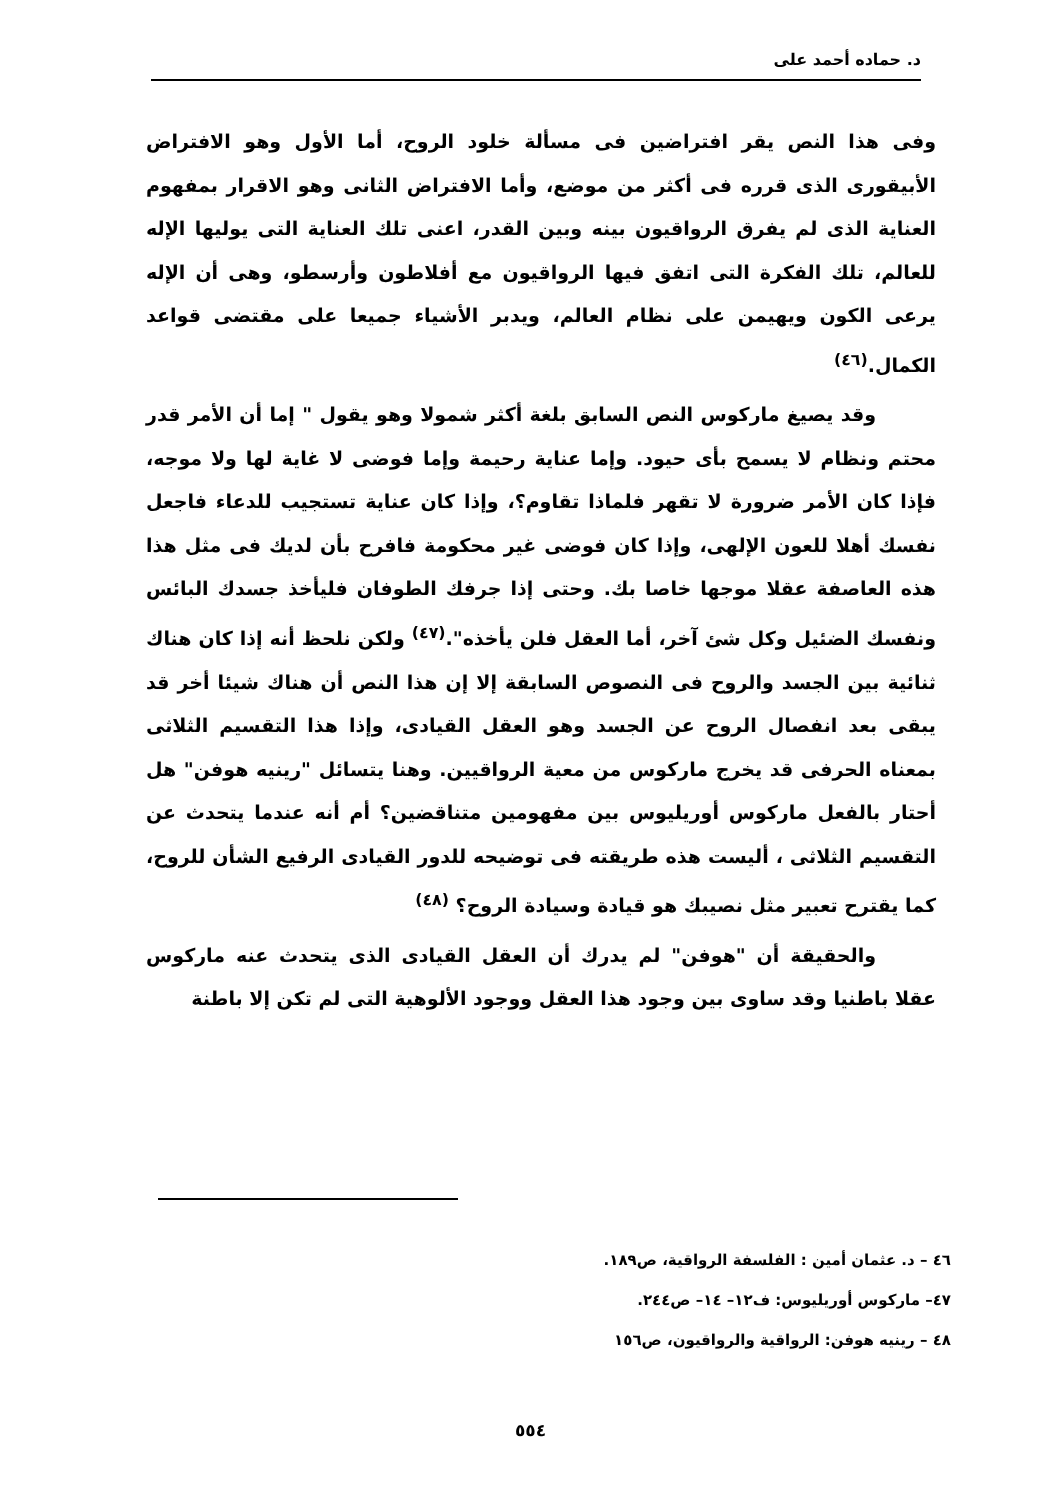د. حماده أحمد على
وفى هذا النص يقر افتراضين فى مسألة خلود الروح، أما الأول وهو الافتراض الأبيقورى الذى قرره فى أكثر من موضع، وأما الافتراض الثانى وهو الاقرار بمفهوم العناية الذى لم يفرق الرواقيون بينه وبين القدر، اعنى تلك العناية التى يوليها الإله للعالم، تلك الفكرة التى اتفق فيها الرواقيون مع أفلاطون وأرسطو، وهى أن الإله يرعى الكون ويهيمن على نظام العالم، ويدبر الأشياء جميعا على مقتضى قواعد الكمال.<sup>(٤٦)</sup>
وقد يصيغ ماركوس النص السابق بلغة أكثر شمولا وهو يقول " إما أن الأمر قدر محتم ونظام لا يسمح بأى حيود. وإما عناية رحيمة وإما فوضى لا غاية لها ولا موجه، فإذا كان الأمر ضرورة لا تقهر فلماذا تقاوم؟، وإذا كان عناية تستجيب للدعاء فاجعل نفسك أهلا للعون الإلهى، وإذا كان فوضى غير محكومة فافرح بأن لديك فى مثل هذا هذه العاصفة عقلا موجها خاصا بك. وحتى إذا جرفك الطوفان فليأخذ جسدك البائس ونفسك الضئيل وكل شئ آخر، أما العقل فلن يأخذه".<sup>(٤٧)</sup> ولكن نلحظ أنه إذا كان هناك ثنائية بين الجسد والروح فى النصوص السابقة إلا إن هذا النص أن هناك شيئا أخر قد يبقى بعد انفصال الروح عن الجسد وهو العقل القيادى، وإذا هذا التقسيم الثلاثى بمعناه الحرفى قد يخرج ماركوس من معية الرواقيين. وهنا يتسائل "رينيه هوفن" هل أحتار بالفعل ماركوس أوريليوس بين مفهومين متناقضين؟ أم أنه عندما يتحدث عن التقسيم الثلاثى ، أليست هذه طريقته فى توضيحه للدور القيادى الرفيع الشأن للروح، كما يقترح تعبير مثل نصيبك هو قيادة وسيادة الروح؟ <sup>(٤٨)</sup>
والحقيقة أن "هوفن" لم يدرك أن العقل القيادى الذى يتحدث عنه ماركوس عقلا باطنيا وقد ساوى بين وجود هذا العقل ووجود الألوهية التى لم تكن إلا باطنة
٤٦ – د. عثمان أمين : الفلسفة الرواقية، ص١٨٩.
٤٧– ماركوس أوريليوس: ف١٢– ١٤– ص٢٤٤.
٤٨ – رينيه هوفن: الرواقية والرواقيون، ص١٥٦
٥٥٤